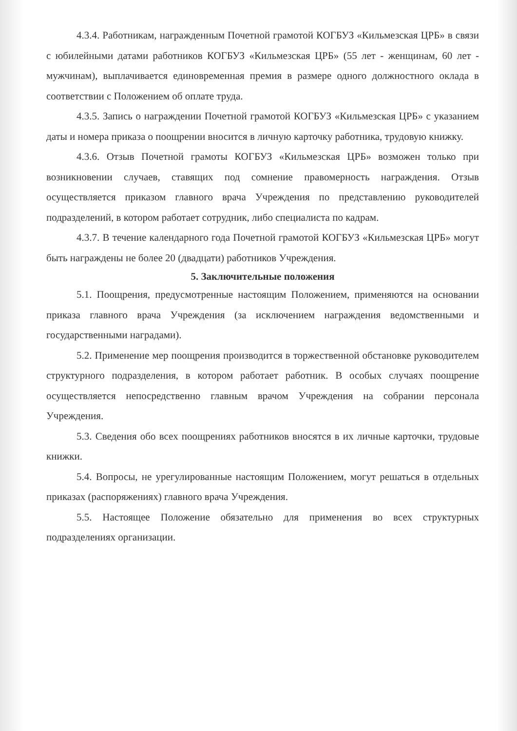4.3.4. Работникам, награжденным Почетной грамотой КОГБУЗ «Кильмезская ЦРБ» в связи с юбилейными датами работников КОГБУЗ «Кильмезская ЦРБ» (55 лет - женщинам, 60 лет - мужчинам), выплачивается единовременная премия в размере одного должностного оклада в соответствии с Положением об оплате труда.
4.3.5. Запись о награждении Почетной грамотой КОГБУЗ «Кильмезская ЦРБ» с указанием даты и номера приказа о поощрении вносится в личную карточку работника, трудовую книжку.
4.3.6. Отзыв Почетной грамоты КОГБУЗ «Кильмезская ЦРБ» возможен только при возникновении случаев, ставящих под сомнение правомерность награждения. Отзыв осуществляется приказом главного врача Учреждения по представлению руководителей подразделений, в котором работает сотрудник, либо специалиста по кадрам.
4.3.7. В течение календарного года Почетной грамотой КОГБУЗ «Кильмезская ЦРБ» могут быть награждены не более 20 (двадцати) работников Учреждения.
5. Заключительные положения
5.1. Поощрения, предусмотренные настоящим Положением, применяются на основании приказа главного врача Учреждения (за исключением награждения ведомственными и государственными наградами).
5.2. Применение мер поощрения производится в торжественной обстановке руководителем структурного подразделения, в котором работает работник. В особых случаях поощрение осуществляется непосредственно главным врачом Учреждения на собрании персонала Учреждения.
5.3. Сведения обо всех поощрениях работников вносятся в их личные карточки, трудовые книжки.
5.4. Вопросы, не урегулированные настоящим Положением, могут решаться в отдельных приказах (распоряжениях) главного врача Учреждения.
5.5. Настоящее Положение обязательно для применения во всех структурных подразделениях организации.